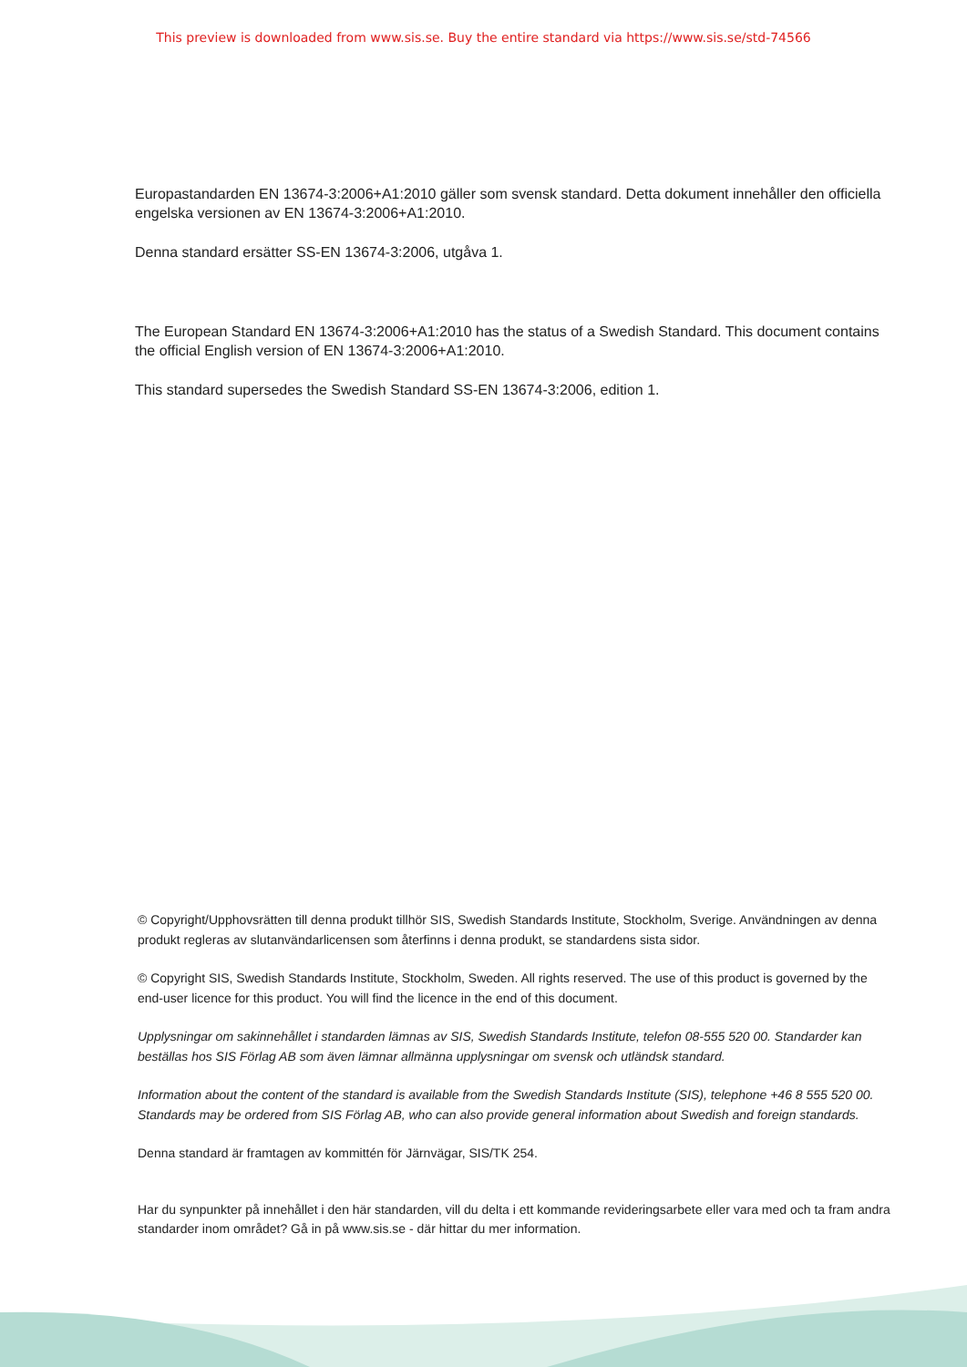This preview is downloaded from www.sis.se. Buy the entire standard via https://www.sis.se/std-74566
Europastandarden EN 13674-3:2006+A1:2010 gäller som svensk standard. Detta dokument innehåller den officiella engelska versionen av EN 13674-3:2006+A1:2010.
Denna standard ersätter SS-EN 13674-3:2006, utgåva 1.
The European Standard EN 13674-3:2006+A1:2010 has the status of a Swedish Standard. This document contains the official English version of EN 13674-3:2006+A1:2010.
This standard supersedes the Swedish Standard SS-EN 13674-3:2006, edition 1.
© Copyright/Upphovsrätten till denna produkt tillhör SIS, Swedish Standards Institute, Stockholm, Sverige. Användningen av denna produkt regleras av slutanvändarlicensen som återfinns i denna produkt, se standardens sista sidor.
© Copyright SIS, Swedish Standards Institute, Stockholm, Sweden. All rights reserved. The use of this product is governed by the end-user licence for this product. You will find the licence in the end of this document.
Upplysningar om sakinnehållet i standarden lämnas av SIS, Swedish Standards Institute, telefon 08-555 520 00. Standarder kan beställas hos SIS Förlag AB som även lämnar allmänna upplysningar om svensk och utländsk standard.
Information about the content of the standard is available from the Swedish Standards Institute (SIS), telephone +46 8 555 520 00. Standards may be ordered from SIS Förlag AB, who can also provide general information about Swedish and foreign standards.
Denna standard är framtagen av kommittén för Järnvägar, SIS/TK 254.
Har du synpunkter på innehållet i den här standarden, vill du delta i ett kommande revideringsarbete eller vara med och ta fram andra standarder inom området? Gå in på www.sis.se - där hittar du mer information.